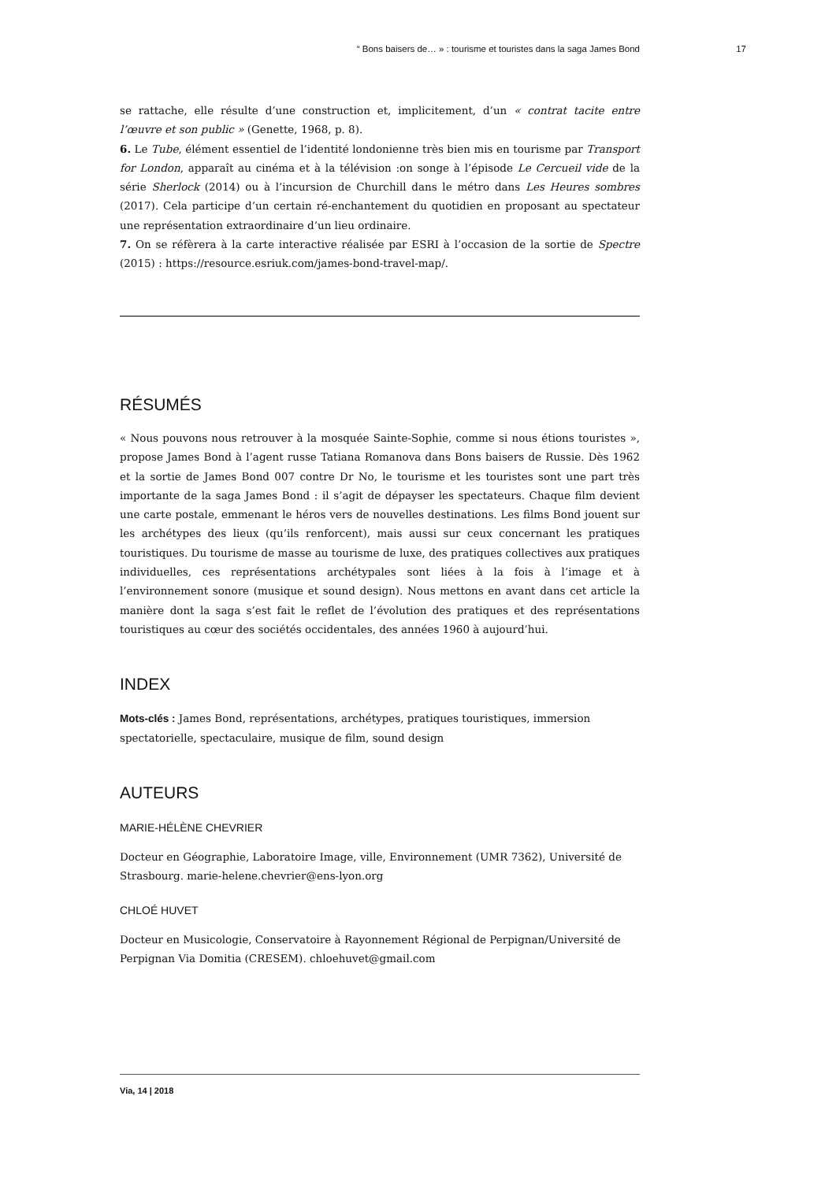“ Bons baisers de… » : tourisme et touristes dans la saga James Bond 17
se rattache, elle résulte d’une construction et, implicitement, d’un « contrat tacite entre l’œuvre et son public » (Genette, 1968, p. 8).
6. Le Tube, élément essentiel de l’identité londonienne très bien mis en tourisme par Transport for London, apparaît au cinéma et à la télévision :on songe à l’épisode Le Cercueil vide de la série Sherlock (2014) ou à l’incursion de Churchill dans le métro dans Les Heures sombres (2017). Cela participe d’un certain ré-enchantement du quotidien en proposant au spectateur une représentation extraordinaire d’un lieu ordinaire.
7. On se réfèrera à la carte interactive réalisée par ESRI à l’occasion de la sortie de Spectre (2015) : https://resource.esriuk.com/james-bond-travel-map/.
RÉSUMÉS
« Nous pouvons nous retrouver à la mosquée Sainte-Sophie, comme si nous étions touristes », propose James Bond à l’agent russe Tatiana Romanova dans Bons baisers de Russie. Dès 1962 et la sortie de James Bond 007 contre Dr No, le tourisme et les touristes sont une part très importante de la saga James Bond : il s’agit de dépayser les spectateurs. Chaque film devient une carte postale, emmenant le héros vers de nouvelles destinations. Les films Bond jouent sur les archétypes des lieux (qu’ils renforcent), mais aussi sur ceux concernant les pratiques touristiques. Du tourisme de masse au tourisme de luxe, des pratiques collectives aux pratiques individuelles, ces représentations archétypales sont liées à la fois à l’image et à l’environnement sonore (musique et sound design). Nous mettons en avant dans cet article la manière dont la saga s’est fait le reflet de l’évolution des pratiques et des représentations touristiques au cœur des sociétés occidentales, des années 1960 à aujourd’hui.
INDEX
Mots-clés : James Bond, représentations, archétypes, pratiques touristiques, immersion spectatorielle, spectaculaire, musique de film, sound design
AUTEURS
MARIE-HÉLÈNE CHEVRIER
Docteur en Géographie, Laboratoire Image, ville, Environnement (UMR 7362), Université de Strasbourg. marie-helene.chevrier@ens-lyon.org
CHLOÉ HUVET
Docteur en Musicologie, Conservatoire à Rayonnement Régional de Perpignan/Université de Perpignan Via Domitia (CRESEM). chloehuvet@gmail.com
Via, 14 | 2018